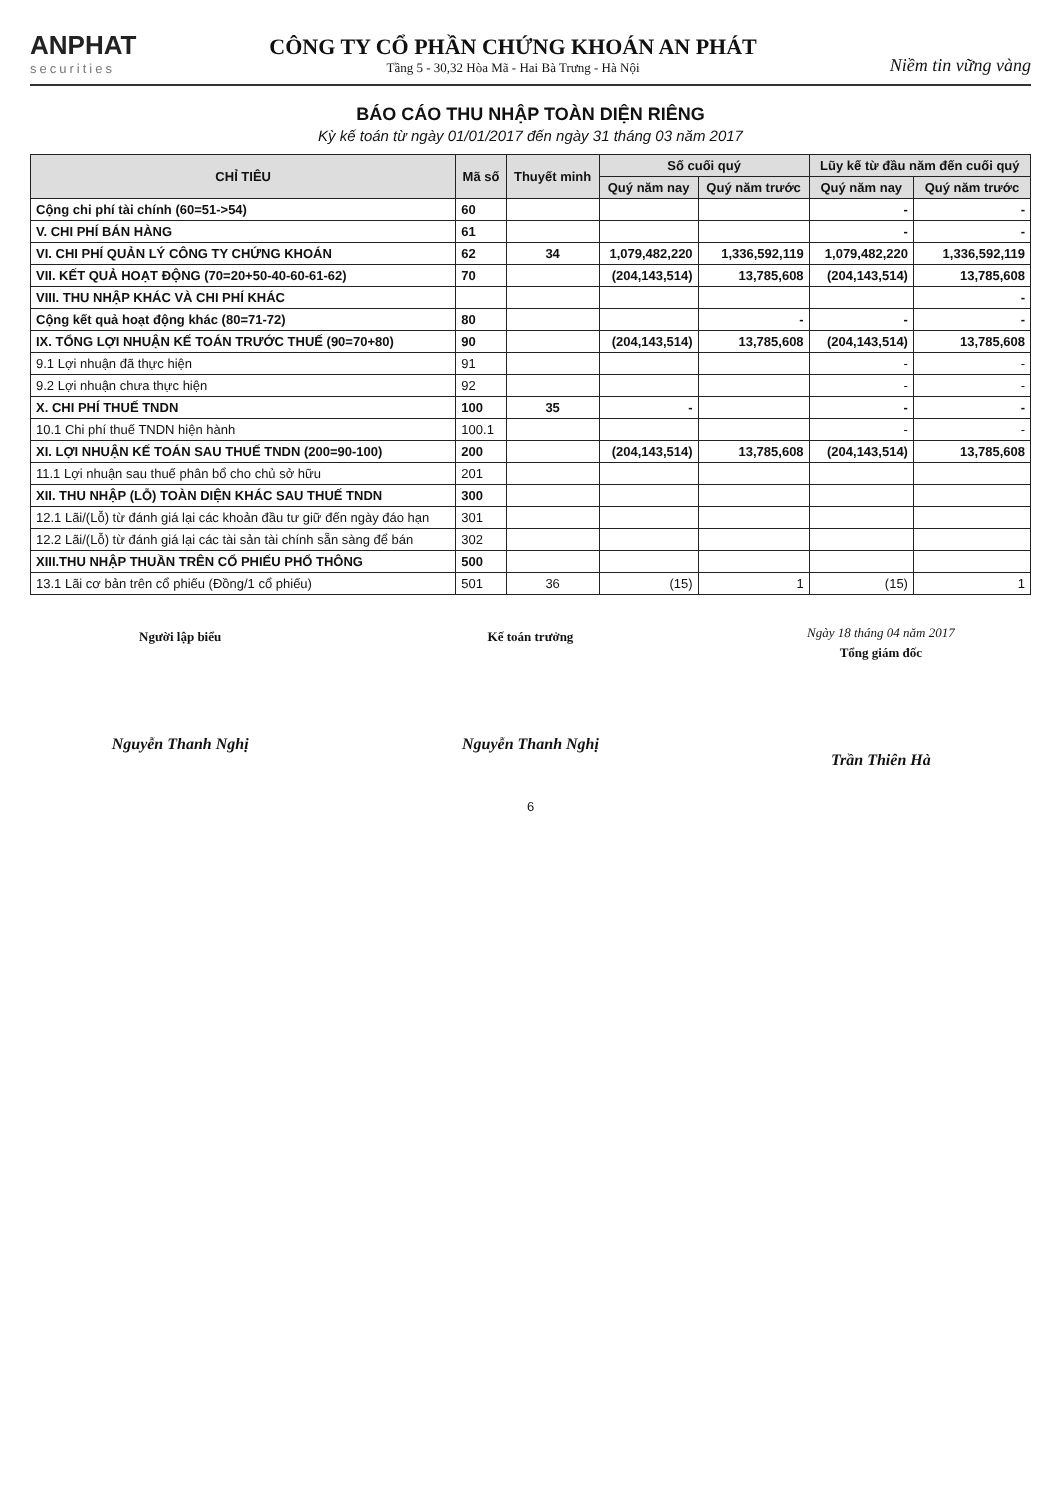ANPHAT
securities
CÔNG TY CỔ PHẦN CHỨNG KHOÁN AN PHÁT
Tầng 5 - 30,32 Hòa Mã - Hai Bà Trưng - Hà Nội
Niềm tin vững vàng
BÁO CÁO THU NHẬP TOÀN DIỆN RIÊNG
Kỳ kế toán từ ngày 01/01/2017 đến ngày 31 tháng 03 năm 2017
| CHỈ TIÊU | Mã số | Thuyết minh | Số cuối quý | | Lũy kế từ đầu năm đến cuối quý | |
| --- | --- | --- | --- | --- | --- | --- |
| | | | Quý năm nay | Quý năm trước | Quý năm nay | Quý năm trước |
| Cộng chi phí tài chính (60=51->54) | 60 | | | | - | - |
| V. CHI PHÍ BÁN HÀNG | 61 | | | | - | - |
| VI. CHI PHÍ QUẢN LÝ CÔNG TY CHỨNG KHOÁN | 62 | 34 | 1,079,482,220 | 1,336,592,119 | 1,079,482,220 | 1,336,592,119 |
| VII. KẾT QUẢ HOẠT ĐỘNG (70=20+50-40-60-61-62) | 70 | | (204,143,514) | 13,785,608 | (204,143,514) | 13,785,608 |
| VIII. THU NHẬP KHÁC VÀ CHI PHÍ KHÁC | | | | | | - |
| Cộng kết quả hoạt động khác (80=71-72) | 80 | | | - | - | - |
| IX. TỔNG LỢI NHUẬN KẾ TOÁN TRƯỚC THUẾ (90=70+80) | 90 | | (204,143,514) | 13,785,608 | (204,143,514) | 13,785,608 |
| 9.1 Lợi nhuận đã thực hiện | 91 | | | | - | - |
| 9.2 Lợi nhuận chưa thực hiện | 92 | | | | - | - |
| X. CHI PHÍ THUẾ TNDN | 100 | 35 | - | | - | - |
| 10.1 Chi phí thuế TNDN hiện hành | 100.1 | | | | - | - |
| XI. LỢI NHUẬN KẾ TOÁN SAU THUẾ TNDN (200=90-100) | 200 | | (204,143,514) | 13,785,608 | (204,143,514) | 13,785,608 |
| 11.1 Lợi nhuận sau thuế phân bổ cho chủ sở hữu | 201 | | | | | |
| XII. THU NHẬP (LỖ) TOÀN DIỆN KHÁC SAU THUẾ TNDN | 300 | | | | | |
| 12.1 Lãi/(Lỗ) từ đánh giá lại các khoản đầu tư giữ đến ngày đáo hạn | 301 | | | | | |
| 12.2 Lãi/(Lỗ) từ đánh giá lại các tài sản tài chính sẵn sàng để bán | 302 | | | | | |
| XIII.THU NHẬP THUẦN TRÊN CỔ PHIẾU PHỔ THÔNG | 500 | | | | | |
| 13.1 Lãi cơ bản trên cổ phiếu (Đồng/1 cổ phiếu) | 501 | 36 | (15) | 1 | (15) | 1 |
Người lập biểu
Nguyễn Thanh Nghị
Kế toán trưởng
Nguyễn Thanh Nghị
Ngày 18 tháng 04 năm 2017
Tổng giám đốc
Trần Thiên Hà
6